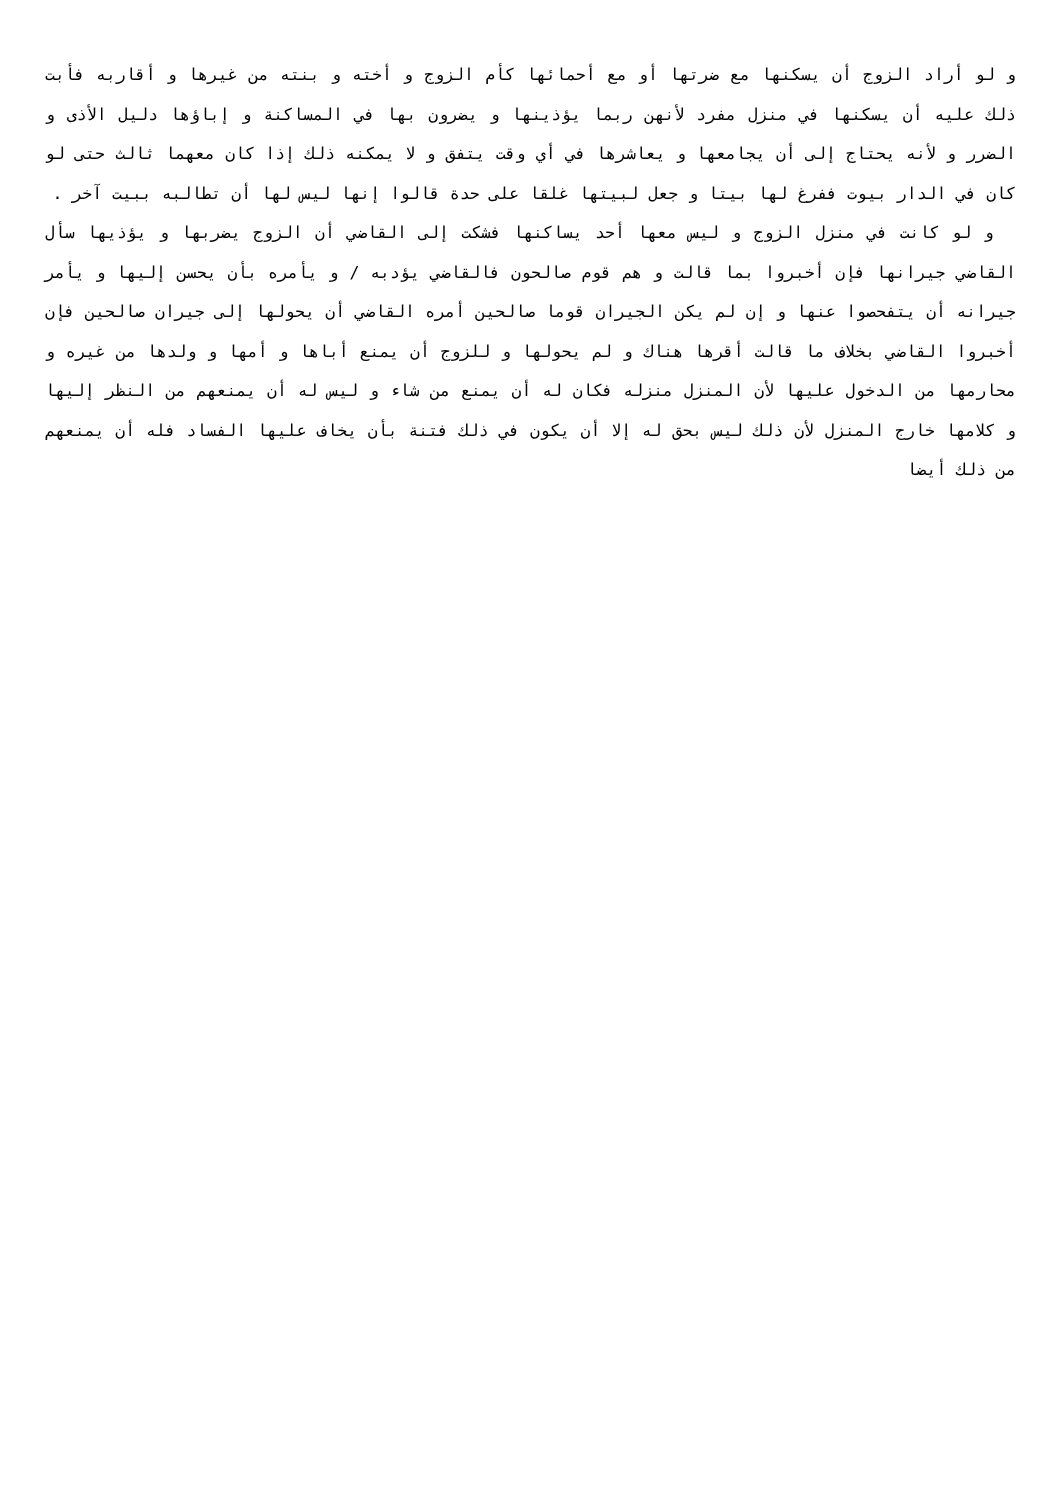و لو أراد الزوج أن يسكنها مع ضرتها أو مع أحمائها كأم الزوج و أخته و بنته من غيرها و أقاربه فأبت ذلك عليه أن يسكنها في منزل مفرد لأنهن ربما يؤذينها و يضرون بها في المساكنة و إباؤها دليل الأذى و الضرر و لأنه يحتاج إلى أن يجامعها و يعاشرها في أي وقت يتفق و لا يمكنه ذلك إذا كان معهما ثالث حتى لو كان في الدار بيوت ففرغ لها بيتا و جعل لبيتها غلقا على حدة قالوا إنها ليس لها أن تطالبه ببيت آخر .
و لو كانت في منزل الزوج و ليس معها أحد يساكنها فشكت إلى القاضي أن الزوج يضربها و يؤذيها سأل القاضي جيرانها فإن أخبروا بما قالت و هم قوم صالحون فالقاضي يؤدبه / و يأمره بأن يحسن إليها و يأمر جيرانه أن يتفحصوا عنها و إن لم يكن الجيران قوما صالحين أمره القاضي أن يحولها إلى جيران صالحين فإن أخبروا القاضي بخلاف ما قالت أقرها هناك و لم يحولها و للزوج أن يمنع أباها و أمها و ولدها من غيره و محارمها من الدخول عليها لأن المنزل منزله فكان له أن يمنع من شاء و ليس له أن يمنعهم من النظر إليها و كلامها خارج المنزل لأن ذلك ليس بحق له إلا أن يكون في ذلك فتنة بأن يخاف عليها الفساد فله أن يمنعهم من ذلك أيضا